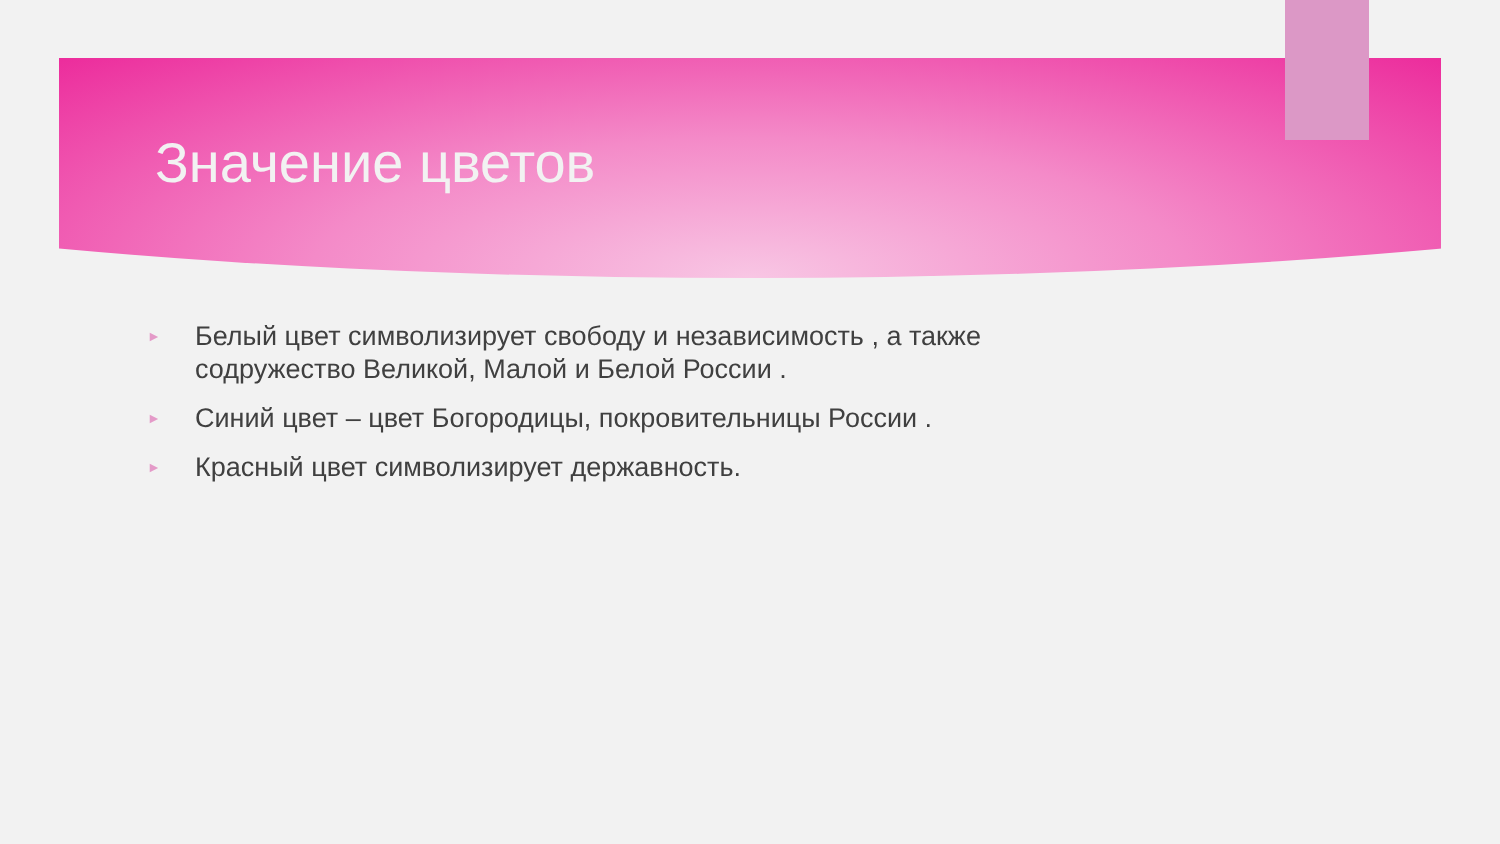Значение цветов
► Белый цвет символизирует свободу и независимость , а также содружество Великой, Малой и Белой России .
► Синий цвет – цвет Богородицы, покровительницы России .
► Красный цвет символизирует державность.